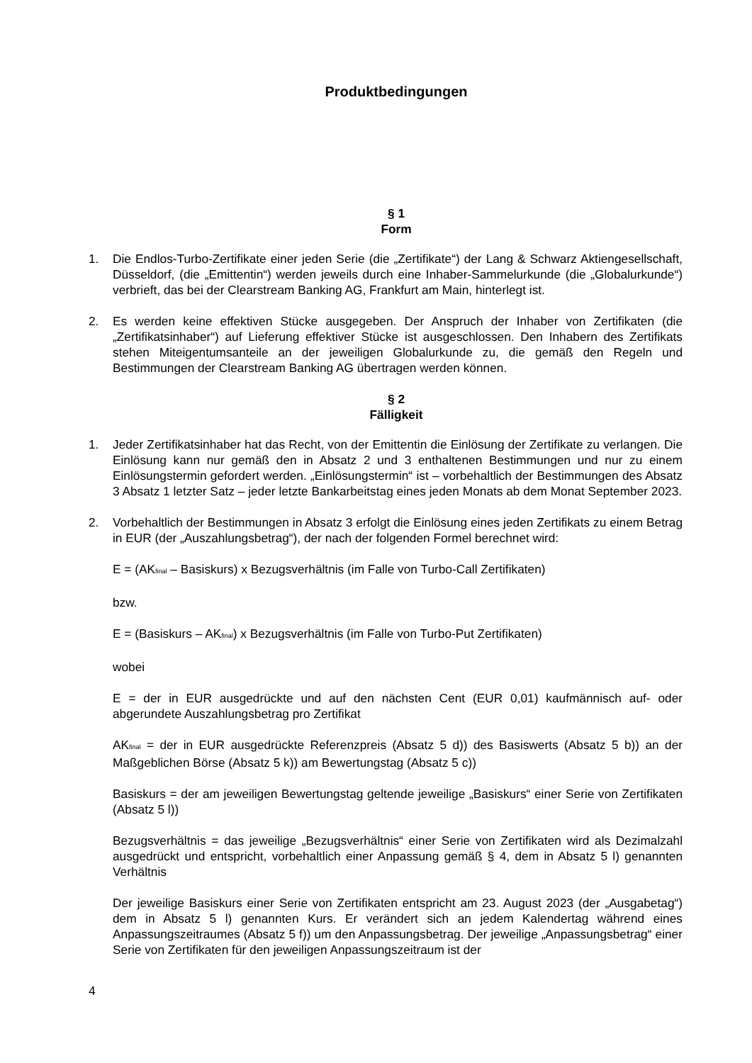Produktbedingungen
§ 1
Form
1. Die Endlos-Turbo-Zertifikate einer jeden Serie (die „Zertifikate“) der Lang & Schwarz Aktiengesellschaft, Düsseldorf, (die „Emittentin“) werden jeweils durch eine Inhaber-Sammelurkunde (die „Globalurkunde“) verbrieft, das bei der Clearstream Banking AG, Frankfurt am Main, hinterlegt ist.
2. Es werden keine effektiven Stücke ausgegeben. Der Anspruch der Inhaber von Zertifikaten (die „Zertifikatsinhaber“) auf Lieferung effektiver Stücke ist ausgeschlossen. Den Inhabern des Zertifikats stehen Miteigentumsanteile an der jeweiligen Globalurkunde zu, die gemäß den Regeln und Bestimmungen der Clearstream Banking AG übertragen werden können.
§ 2
Fälligkeit
1. Jeder Zertifikatsinhaber hat das Recht, von der Emittentin die Einlösung der Zertifikate zu verlangen. Die Einlösung kann nur gemäß den in Absatz 2 und 3 enthaltenen Bestimmungen und nur zu einem Einlösungstermin gefordert werden. „Einlösungstermin“ ist – vorbehaltlich der Bestimmungen des Absatz 3 Absatz 1 letzter Satz – jeder letzte Bankarbeitstag eines jeden Monats ab dem Monat September 2023.
2. Vorbehaltlich der Bestimmungen in Absatz 3 erfolgt die Einlösung eines jeden Zertifikats zu einem Betrag in EUR (der „Auszahlungsbetrag“), der nach der folgenden Formel berechnet wird:
E = (AK<sub>final</sub> – Basiskurs) x Bezugsverhältnis (im Falle von Turbo-Call Zertifikaten)
bzw.
E = (Basiskurs – AK<sub>final</sub>) x Bezugsverhältnis (im Falle von Turbo-Put Zertifikaten)
wobei
E = der in EUR ausgedrückte und auf den nächsten Cent (EUR 0,01) kaufmännisch auf- oder abgerundete Auszahlungsbetrag pro Zertifikat
AK<sub>final</sub> = der in EUR ausgedrückte Referenzpreis (Absatz 5 d)) des Basiswerts (Absatz 5 b)) an der Maßgeblichen Börse (Absatz 5 k)) am Bewertungstag (Absatz 5 c))
Basiskurs = der am jeweiligen Bewertungstag geltende jeweilige „Basiskurs“ einer Serie von Zertifikaten (Absatz 5 l))
Bezugsverhältnis = das jeweilige „Bezugsverhältnis“ einer Serie von Zertifikaten wird als Dezimalzahl ausgedrückt und entspricht, vorbehaltlich einer Anpassung gemäß § 4, dem in Absatz 5 l) genannten Verhältnis
Der jeweilige Basiskurs einer Serie von Zertifikaten entspricht am 23. August 2023 (der „Ausgabetag“) dem in Absatz 5 l) genannten Kurs. Er verändert sich an jedem Kalendertag während eines Anpassungszeitraumes (Absatz 5 f)) um den Anpassungsbetrag. Der jeweilige „Anpassungsbetrag“ einer Serie von Zertifikaten für den jeweiligen Anpassungszeitraum ist der
4